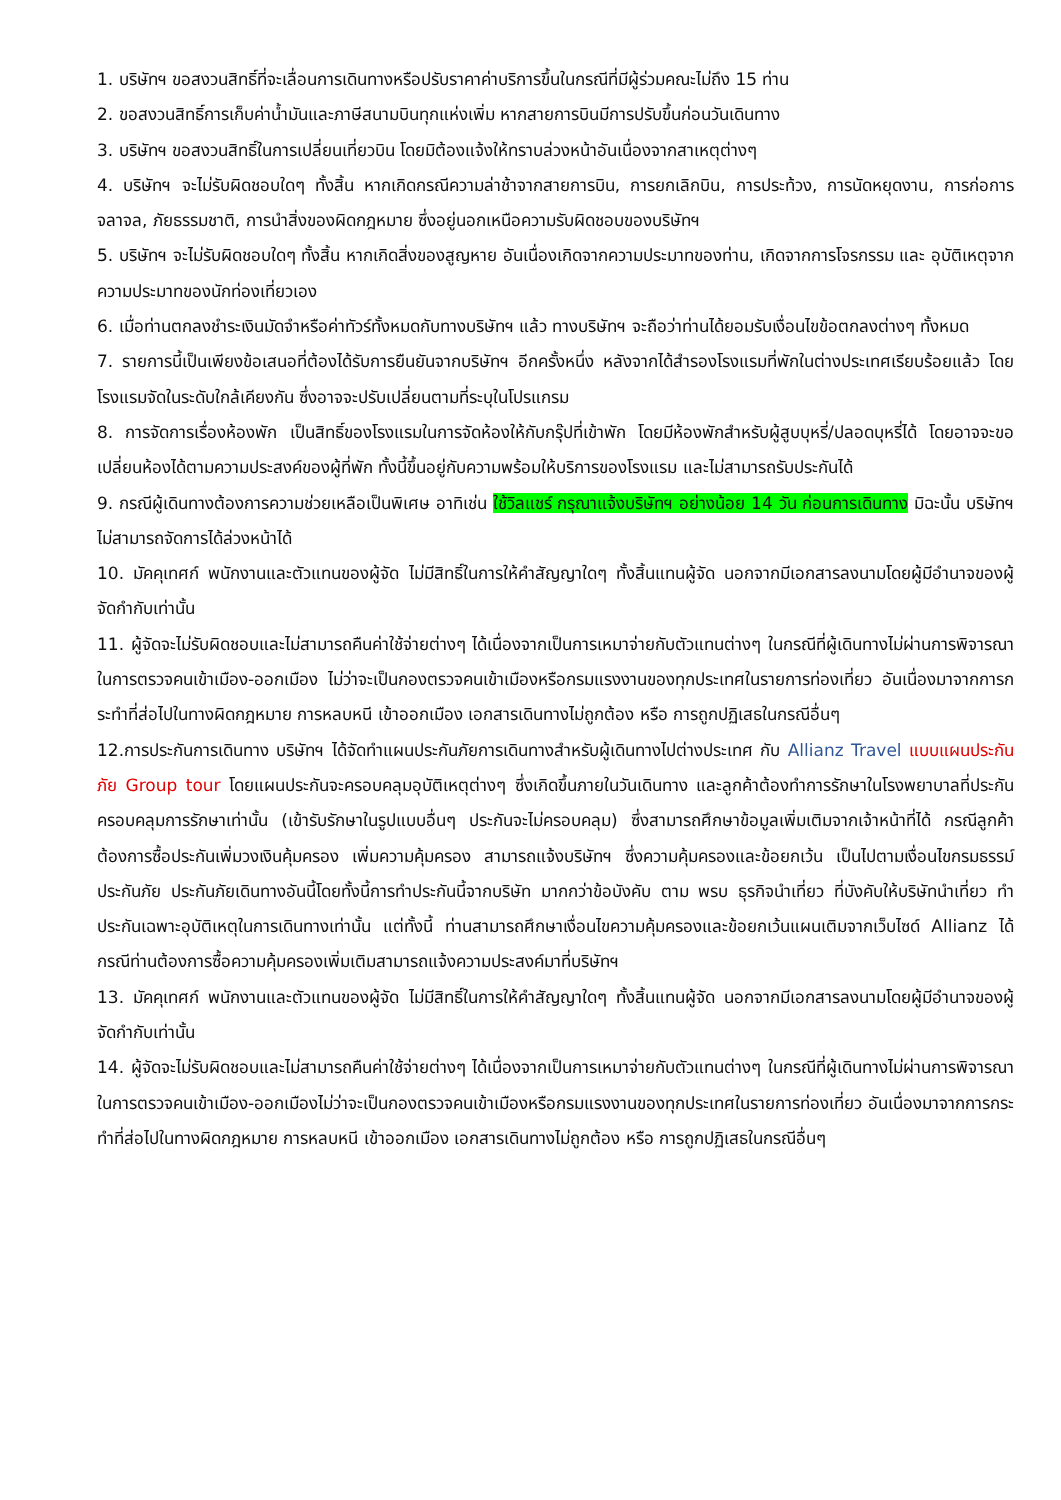1. บริษัทฯ ขอสงวนสิทธิ์ที่จะเลื่อนการเดินทางหรือปรับราคาค่าบริการขึ้นในกรณีที่มีผู้ร่วมคณะไม่ถึง 15 ท่าน
2. ขอสงวนสิทธิ์การเก็บค่าน้ำมันและภาษีสนามบินทุกแห่งเพิ่ม หากสายการบินมีการปรับขึ้นก่อนวันเดินทาง
3. บริษัทฯ ขอสงวนสิทธิ์ในการเปลี่ยนเที่ยวบิน โดยมิต้องแจ้งให้ทราบล่วงหน้าอันเนื่องจากสาเหตุต่างๆ
4. บริษัทฯ จะไม่รับผิดชอบใดๆ ทั้งสิ้น หากเกิดกรณีความล่าช้าจากสายการบิน, การยกเลิกบิน, การประท้วง, การนัดหยุดงาน, การก่อการจลาจล, ภัยธรรมชาติ, การนำสิ่งของผิดกฎหมาย ซึ่งอยู่นอกเหนือความรับผิดชอบของบริษัทฯ
5. บริษัทฯ จะไม่รับผิดชอบใดๆ ทั้งสิ้น หากเกิดสิ่งของสูญหาย อันเนื่องเกิดจากความประมาทของท่าน, เกิดจากการโจรกรรม และ อุบัติเหตุจากความประมาทของนักท่องเที่ยวเอง
6. เมื่อท่านตกลงชำระเงินมัดจำหรือค่าทัวร์ทั้งหมดกับทางบริษัทฯ แล้ว ทางบริษัทฯ จะถือว่าท่านได้ยอมรับเงื่อนไขข้อตกลงต่างๆ ทั้งหมด
7. รายการนี้เป็นเพียงข้อเสนอที่ต้องได้รับการยืนยันจากบริษัทฯ อีกครั้งหนึ่ง หลังจากได้สำรองโรงแรมที่พักในต่างประเทศเรียบร้อยแล้ว โดยโรงแรมจัดในระดับใกล้เคียงกัน ซึ่งอาจจะปรับเปลี่ยนตามที่ระบุในโปรแกรม
8. การจัดการเรื่องห้องพัก เป็นสิทธิ์ของโรงแรมในการจัดห้องให้กับกรุ๊ปที่เข้าพัก โดยมีห้องพักสำหรับผู้สูบบุหรี่/ปลอดบุหรี่ได้ โดยอาจจะขอเปลี่ยนห้องได้ตามความประสงค์ของผู้ที่พัก ทั้งนี้ขึ้นอยู่กับความพร้อมให้บริการของโรงแรม และไม่สามารถรับประกันได้
9. กรณีผู้เดินทางต้องการความช่วยเหลือเป็นพิเศษ อาทิเช่น ใช้วิลแชร์ กรุณาแจ้งบริษัทฯ อย่างน้อย 14 วัน ก่อนการเดินทาง มิฉะนั้น บริษัทฯไม่สามารถจัดการได้ล่วงหน้าได้
10. มัคคุเทศก์ พนักงานและตัวแทนของผู้จัด ไม่มีสิทธิ์ในการให้คำสัญญาใดๆ ทั้งสิ้นแทนผู้จัด นอกจากมีเอกสารลงนามโดยผู้มีอำนาจของผู้จัดกำกับเท่านั้น
11. ผู้จัดจะไม่รับผิดชอบและไม่สามารถคืนค่าใช้จ่ายต่างๆ ได้เนื่องจากเป็นการเหมาจ่ายกับตัวแทนต่างๆ ในกรณีที่ผู้เดินทางไม่ผ่านการพิจารณาในการตรวจคนเข้าเมือง-ออกเมือง ไม่ว่าจะเป็นกองตรวจคนเข้าเมืองหรือกรมแรงงานของทุกประเทศในรายการท่องเที่ยว อันเนื่องมาจากการกระทำที่ส่อไปในทางผิดกฎหมาย การหลบหนี เข้าออกเมือง เอกสารเดินทางไม่ถูกต้อง หรือ การถูกปฏิเสธในกรณีอื่นๆ
12.การประกันการเดินทาง บริษัทฯ ได้จัดทำแผนประกันภัยการเดินทางสำหรับผู้เดินทางไปต่างประเทศ กับ Allianz Travel แบบแผนประกันภัย Group tour โดยแผนประกันจะครอบคลุมอุบัติเหตุต่างๆ ซึ่งเกิดขึ้นภายในวันเดินทาง และลูกค้าต้องทำการรักษาในโรงพยาบาลที่ประกันครอบคลุมการรักษาเท่านั้น (เข้ารับรักษาในรูปแบบอื่นๆ ประกันจะไม่ครอบคลุม) ซึ่งสามารถศึกษาข้อมูลเพิ่มเติมจากเจ้าหน้าที่ได้ กรณีลูกค้าต้องการซื้อประกันเพิ่มวงเงินคุ้มครอง เพิ่มความคุ้มครอง สามารถแจ้งบริษัทฯ ซึ่งความคุ้มครองและข้อยกเว้น เป็นไปตามเงื่อนไขกรมธรรม์ประกันภัย ประกันภัยเดินทางอันนี้โดยทั้งนี้การทำประกันนี้จากบริษัท มากกว่าข้อบังคับ ตาม พรบ ธุรกิจนำเที่ยว ที่บังคับให้บริษัทนำเที่ยว ทำประกันเฉพาะอุบัติเหตุในการเดินทางเท่านั้น แต่ทั้งนี้ ท่านสามารถศึกษาเงื่อนไขความคุ้มครองและข้อยกเว้นแผนเติมจากเว็บไซด์ Allianz ได้กรณีท่านต้องการซื้อความคุ้มครองเพิ่มเติมสามารถแจ้งความประสงค์มาที่บริษัทฯ
13. มัคคุเทศก์ พนักงานและตัวแทนของผู้จัด ไม่มีสิทธิ์ในการให้คำสัญญาใดๆ ทั้งสิ้นแทนผู้จัด นอกจากมีเอกสารลงนามโดยผู้มีอำนาจของผู้จัดกำกับเท่านั้น
14. ผู้จัดจะไม่รับผิดชอบและไม่สามารถคืนค่าใช้จ่ายต่างๆ ได้เนื่องจากเป็นการเหมาจ่ายกับตัวแทนต่างๆ ในกรณีที่ผู้เดินทางไม่ผ่านการพิจารณาในการตรวจคนเข้าเมือง-ออกเมืองไม่ว่าจะเป็นกองตรวจคนเข้าเมืองหรือกรมแรงงานของทุกประเทศในรายการท่องเที่ยว อันเนื่องมาจากการกระทำที่ส่อไปในทางผิดกฎหมาย การหลบหนี เข้าออกเมือง เอกสารเดินทางไม่ถูกต้อง หรือ การถูกปฏิเสธในกรณีอื่นๆ